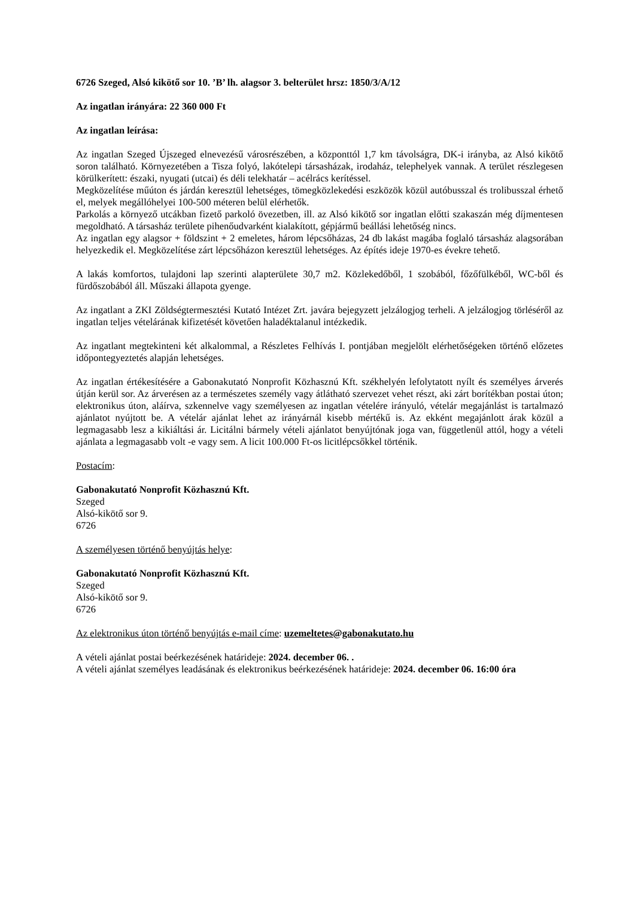6726 Szeged, Alsó kikötő sor 10. ’B’ lh. alagsor 3. belterület hrsz: 1850/3/A/12
Az ingatlan irányára: 22 360 000 Ft
Az ingatlan leírása:
Az ingatlan Szeged Újszeged elnevezésű városrészében, a központtól 1,7 km távolságra, DK-i irányba, az Alsó kikötő soron található. Környezetében a Tisza folyó, lakótelepi társasházak, irodaház, telephelyek vannak. A terület részlegesen körülkerített: északi, nyugati (utcai) és déli telekhatár – acélrács kerítéssel.
Megközelítése műúton és járdán keresztül lehetséges, tömegközlekedési eszközök közül autóbusszal és trolibusszal érhető el, melyek megállóhelyei 100-500 méteren belül elérhetők.
Parkolás a környező utcákban fizető parkoló övezetben, ill. az Alsó kikötő sor ingatlan előtti szakaszán még díjmentesen megoldható. A társasház területe pihenőudvarként kialakított, gépjármű beállási lehetőség nincs.
Az ingatlan egy alagsor + földszint + 2 emeletes, három lépcsőházas, 24 db lakást magába foglaló társasház alagsorában helyezkedik el. Megközelítése zárt lépcsőházon keresztül lehetséges. Az építés ideje 1970-es évekre tehető.
A lakás komfortos, tulajdoni lap szerinti alapterülete 30,7 m2. Közlekedőből, 1 szobából, főzőfülkéből, WC-ből és fürdőszobából áll. Műszaki állapota gyenge.
Az ingatlant a ZKI Zöldségtermesztési Kutató Intézet Zrt. javára bejegyzett jelzálogjog terheli. A jelzálogjog törléséről az ingatlan teljes vételárának kifizetését követően haladéktalanul intézkedik.
Az ingatlant megtekinteni két alkalommal, a Részletes Felhívás I. pontjában megjelölt elérhetőségeken történő előzetes időpontegyeztetés alapján lehetséges.
Az ingatlan értékesítésére a Gabonakutató Nonprofit Közhasznú Kft. székhelyén lefolytatott nyílt és személyes árverés útján kerül sor. Az árverésen az a természetes személy vagy átlátható szervezet vehet részt, aki zárt borítékban postai úton; elektronikus úton, aláírva, szkennelve vagy személyesen az ingatlan vételére irányuló, vételár megajánlást is tartalmazó ajánlatot nyújtott be. A vételár ajánlat lehet az irányárnál kisebb mértékű is. Az ekként megajánlott árak közül a legmagasabb lesz a kikiáltási ár. Licitálni bármely vételi ajánlatot benyújtónak joga van, függetlenül attól, hogy a vételi ajánlata a legmagasabb volt -e vagy sem. A licit 100.000 Ft-os licitlépcsőkkel történik.
Postacím:
Gabonakutató Nonprofit Közhasznú Kft.
Szeged
Alsó-kikötő sor 9.
6726
A személyesen történő benyújtás helye:
Gabonakutató Nonprofit Közhasznú Kft.
Szeged
Alsó-kikötő sor 9.
6726
Az elektronikus úton történő benyújtás e-mail címe: uzemeltetes@gabonakutato.hu
A vételi ajánlat postai beérkezésének határideje: 2024. december 06. .
A vételi ajánlat személyes leadásának és elektronikus beérkezésének határideje: 2024. december 06. 16:00 óra